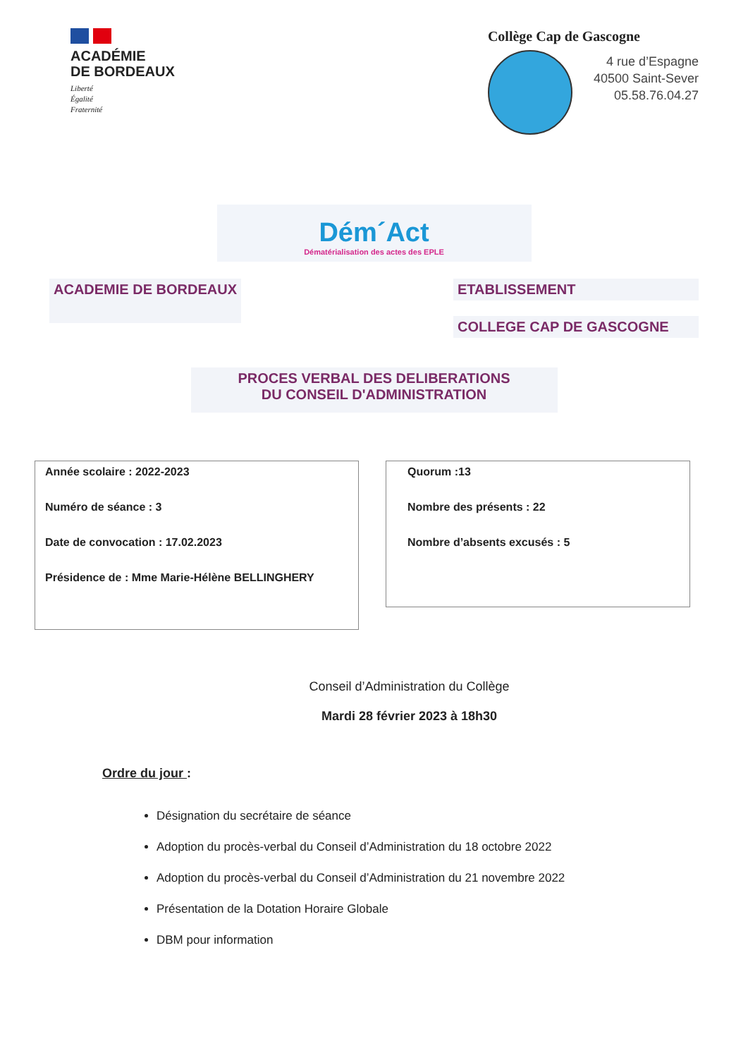ACADÉMIE
DE BORDEAUX
Liberté
Égalité
Fraternité
Collège Cap de Gascogne
4 rue d’Espagne
40500 Saint-Sever
05.58.76.04.27
Dém´Act
Dématérialisation des actes des EPLE
ACADEMIE DE BORDEAUX ETABLISSEMENT
COLLEGE CAP DE GASCOGNE
PROCES VERBAL DES DELIBERATIONS
DU CONSEIL D'ADMINISTRATION
Année scolaire : 2022-2023
Numéro de séance : 3
Date de convocation : 17.02.2023
Présidence de : Mme Marie-Hélène BELLINGHERY
Quorum :13
Nombre des présents : 22
Nombre d’absents excusés : 5
Conseil d’Administration du Collège
Mardi 28 février 2023 à 18h30
Ordre du jour :
Désignation du secrétaire de séance
Adoption du procès-verbal du Conseil d’Administration du 18 octobre 2022
Adoption du procès-verbal du Conseil d’Administration du 21 novembre 2022
Présentation de la Dotation Horaire Globale
DBM pour information